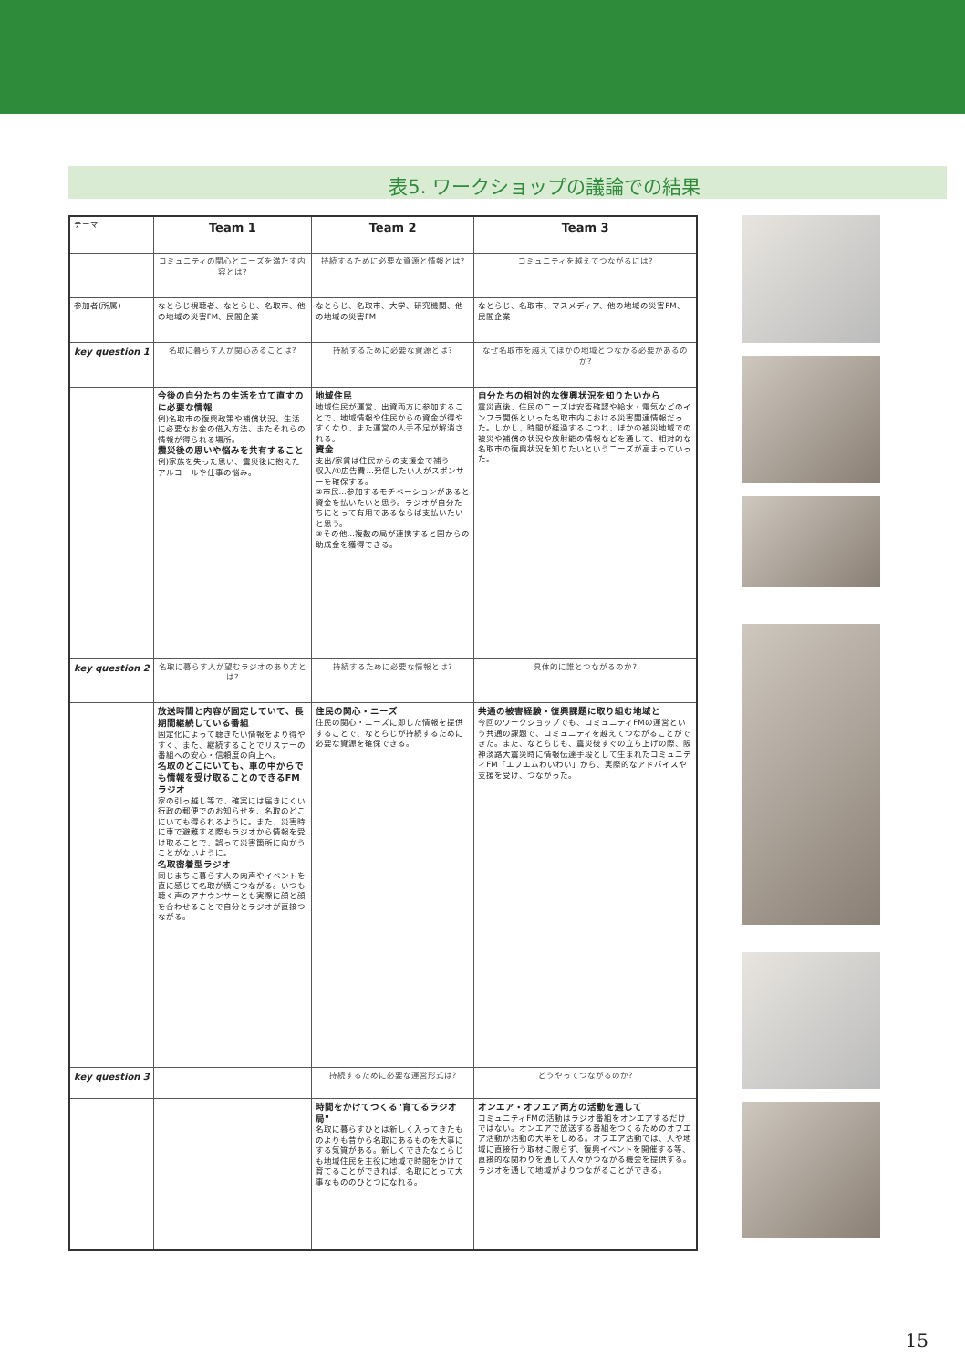表5. ワークショップの議論での結果
| テーマ | Team 1 | Team 2 | Team 3 |
| | コミュニティの関心とニーズを満たす内容とは? | 持続するために必要な資源と情報とは? | コミュニティを越えてつながるには? |
| 参加者(所属) | なとらじ視聴者、なとらじ、名取市、他の地域の災害FM、民間企業 | なとらじ、名取市、大学、研究機関、他の地域の災害FM | なとらじ、名取市、マスメディア、他の地域の災害FM、民間企業 |
| key question 1 | 名取に暮らす人が関心あることは? | 持続するために必要な資源とは? | なぜ名取市を越えてほかの地域とつながる必要があるのか? |
| | 今後の自分たちの生活を立て直すのに必要な情報 例)名取市の復興政策や補償状況、生活に必要なお金の借入方法、またそれらの情報が得られる場所。 震災後の思いや悩みを共有すること 例)家族を失った思い、震災後に抱えたアルコールや仕事の悩み。 | 地域住民 地域住民が運営、出資両方に参加することで、地域情報や住民からの資金が得やすくなり、また運営の人手不足が解消される。 資金 支出/家賃は住民からの支援金で補う 収入/①広告費…発信したい人がスポンサーを確保する。 ②市民…参加するモチベーションがあると資金を払いたいと思う。ラジオが自分たちにとって有用であるならば支払いたいと思う。 ③その他…複数の局が連携すると国からの助成金を獲得できる。 | 自分たちの相対的な復興状況を知りたいから 震災直後、住民のニーズは安否確認や給水・電気などのインフラ関係といった名取市内における災害関連情報だった。しかし、時間が経過するにつれ、ほかの被災地域での被災や補償の状況や放射能の情報などを通して、相対的な名取市の復興状況を知りたいというニーズが高まっていった。 |
| key question 2 | 名取に暮らす人が望むラジオのあり方とは? | 持続するために必要な情報とは? | 具体的に誰とつながるのか? |
| | 放送時間と内容が固定していて、長期間継続している番組 固定化によって聴きたい情報をより得やすく、また、継続することでリスナーの番組への安心・信頼度の向上へ。 名取のどこにいても、車の中からでも情報を受け取ることのできるFMラジオ 家の引っ越し等で、確実には届きにくい行政の郵便でのお知らせを、名取のどこにいても得られるように。また、災害時に車で避難する際もラジオから情報を受け取ることで、誤って災害箇所に向かうことがないように。 名取密着型ラジオ 同じまちに暮らす人の肉声やイベントを直に感じて名取が横につながる。いつも聴く声のアナウンサーとも実際に顔と顔を合わせることで自分とラジオが直接つながる。 | 住民の関心・ニーズ 住民の関心・ニーズに即した情報を提供することで、なとらじが持続するために必要な資源を確保できる。 | 共通の被害経験・復興課題に取り組む地域と 今回のワークショップでも、コミュニティFMの運営という共通の課題で、コミュニティを越えてつながることができた。また、なとらじも、震災後すぐの立ち上げの際、阪神淡路大震災時に情報伝達手段として生まれたコミュニティFM「エフエムわいわい」から、実際的なアドバイスや支援を受け、つながった。 |
| key question 3 | | 持続するために必要な運営形式は? | どうやってつながるのか? |
| | | 時間をかけてつくる"育てるラジオ局" 名取に暮らすひとは新しく入ってきたものよりも昔から名取にあるものを大事にする気質がある。新しくできたなとらじも地域住民を主役に地域で時間をかけて育てることができれば、名取にとって大事なもののひとつになれる。 | オンエア・オフエア両方の活動を通して コミュニティFMの活動はラジオ番組をオンエアするだけではない。オンエアで放送する番組をつくるためのオフエア活動が活動の大半をしめる。オフエア活動では、人や地域に直接行う取材に限らず、復興イベントを開催する等、直接的な関わりを通して人々がつながる機会を提供する。ラジオを通して地域がよりつながることができる。 |
15